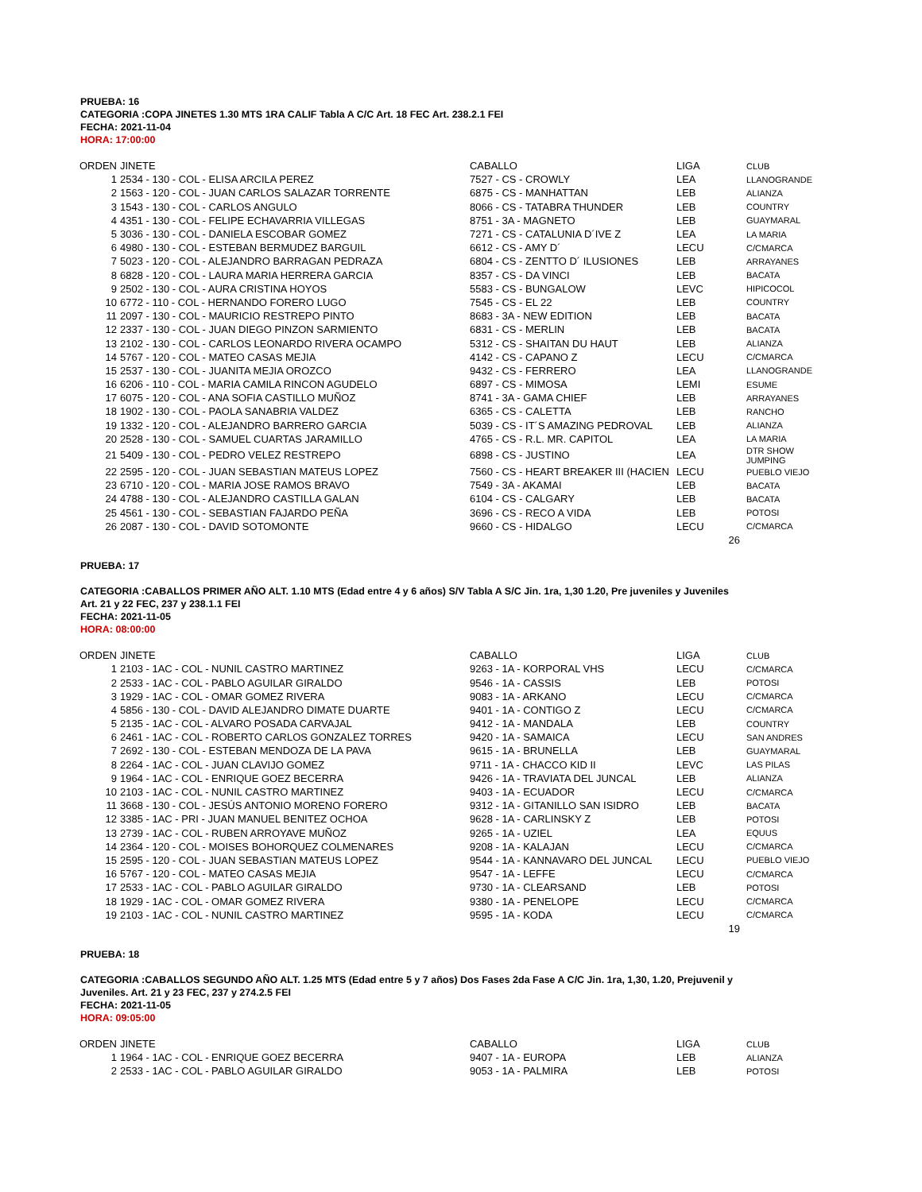PRUEBA: 16
CATEGORIA :COPA JINETES 1.30 MTS 1RA CALIF Tabla A C/C Art. 18 FEC Art. 238.2.1 FEI
FECHA: 2021-11-04
HORA: 17:00:00
| ORDEN | JINETE | CABALLO | LIGA | CLUB |
| --- | --- | --- | --- | --- |
| 1 | 2534 - 130 - COL - ELISA ARCILA PEREZ | 7527 - CS - CROWLY | LEA | LLANOGRANDE |
| 2 | 1563 - 120 - COL - JUAN CARLOS SALAZAR TORRENTE | 6875 - CS - MANHATTAN | LEB | ALIANZA |
| 3 | 1543 - 130 - COL - CARLOS ANGULO | 8066 - CS - TATABRA THUNDER | LEB | COUNTRY |
| 4 | 4351 - 130 - COL - FELIPE ECHAVARRIA VILLEGAS | 8751 - 3A - MAGNETO | LEB | GUAYMARAL |
| 5 | 3036 - 130 - COL - DANIELA ESCOBAR GOMEZ | 7271 - CS - CATALUNIA D´IVE Z | LEA | LA MARIA |
| 6 | 4980 - 130 - COL - ESTEBAN BERMUDEZ BARGUIL | 6612 - CS - AMY D´ | LECU | C/CMARCA |
| 7 | 5023 - 120 - COL - ALEJANDRO BARRAGAN PEDRAZA | 6804 - CS - ZENTTO D´ ILUSIONES | LEB | ARRAYANES |
| 8 | 6828 - 120 - COL - LAURA MARIA HERRERA GARCIA | 8357 - CS - DA VINCI | LEB | BACATA |
| 9 | 2502 - 130 - COL - AURA CRISTINA HOYOS | 5583 - CS - BUNGALOW | LEVC | HIPICOCOL |
| 10 | 6772 - 110 - COL - HERNANDO FORERO LUGO | 7545 - CS - EL 22 | LEB | COUNTRY |
| 11 | 2097 - 130 - COL - MAURICIO RESTREPO PINTO | 8683 - 3A - NEW EDITION | LEB | BACATA |
| 12 | 2337 - 130 - COL - JUAN DIEGO PINZON SARMIENTO | 6831 - CS - MERLIN | LEB | BACATA |
| 13 | 2102 - 130 - COL - CARLOS LEONARDO RIVERA OCAMPO | 5312 - CS - SHAITAN DU HAUT | LEB | ALIANZA |
| 14 | 5767 - 120 - COL - MATEO CASAS MEJIA | 4142 - CS - CAPANO Z | LECU | C/CMARCA |
| 15 | 2537 - 130 - COL - JUANITA MEJIA OROZCO | 9432 - CS - FERRERO | LEA | LLANOGRANDE |
| 16 | 6206 - 110 - COL - MARIA CAMILA RINCON AGUDELO | 6897 - CS - MIMOSA | LEMI | ESUME |
| 17 | 6075 - 120 - COL - ANA SOFIA CASTILLO MUÑOZ | 8741 - 3A - GAMA CHIEF | LEB | ARRAYANES |
| 18 | 1902 - 130 - COL - PAOLA SANABRIA VALDEZ | 6365 - CS - CALETTA | LEB | RANCHO |
| 19 | 1332 - 120 - COL - ALEJANDRO BARRERO GARCIA | 5039 - CS - IT´S AMAZING PEDROVAL | LEB | ALIANZA |
| 20 | 2528 - 130 - COL - SAMUEL CUARTAS JARAMILLO | 4765 - CS - R.L. MR. CAPITOL | LEA | LA MARIA |
| 21 | 5409 - 130 - COL - PEDRO VELEZ RESTREPO | 6898 - CS - JUSTINO | LEA | DTR SHOW JUMPING |
| 22 | 2595 - 120 - COL - JUAN SEBASTIAN MATEUS LOPEZ | 7560 - CS - HEART BREAKER III (HACIEN | LECU | PUEBLO VIEJO |
| 23 | 6710 - 120 - COL - MARIA JOSE RAMOS BRAVO | 7549 - 3A - AKAMAI | LEB | BACATA |
| 24 | 4788 - 130 - COL - ALEJANDRO CASTILLA GALAN | 6104 - CS - CALGARY | LEB | BACATA |
| 25 | 4561 - 130 - COL - SEBASTIAN FAJARDO PEÑA | 3696 - CS - RECO A VIDA | LEB | POTOSI |
| 26 | 2087 - 130 - COL - DAVID SOTOMONTE | 9660 - CS - HIDALGO | LECU | C/CMARCA |
| | | | 26 | |
PRUEBA: 17
CATEGORIA :CABALLOS PRIMER AÑO ALT. 1.10 MTS (Edad entre 4 y 6 años) S/V Tabla A S/C Jin. 1ra, 1,30 1.20, Pre juveniles y Juveniles
Art. 21 y 22 FEC, 237 y 238.1.1 FEI
FECHA: 2021-11-05
HORA: 08:00:00
| ORDEN | JINETE | CABALLO | LIGA | CLUB |
| --- | --- | --- | --- | --- |
| 1 | 2103 - 1AC - COL - NUNIL CASTRO MARTINEZ | 9263 - 1A - KORPORAL VHS | LECU | C/CMARCA |
| 2 | 2533 - 1AC - COL - PABLO AGUILAR GIRALDO | 9546 - 1A - CASSIS | LEB | POTOSI |
| 3 | 1929 - 1AC - COL - OMAR GOMEZ RIVERA | 9083 - 1A - ARKANO | LECU | C/CMARCA |
| 4 | 5856 - 130 - COL - DAVID ALEJANDRO DIMATE DUARTE | 9401 - 1A - CONTIGO Z | LECU | C/CMARCA |
| 5 | 2135 - 1AC - COL - ALVARO POSADA CARVAJAL | 9412 - 1A - MANDALA | LEB | COUNTRY |
| 6 | 2461 - 1AC - COL - ROBERTO CARLOS GONZALEZ TORRES | 9420 - 1A - SAMAICA | LECU | SAN ANDRES |
| 7 | 2692 - 130 - COL - ESTEBAN MENDOZA DE LA PAVA | 9615 - 1A - BRUNELLA | LEB | GUAYMARAL |
| 8 | 2264 - 1AC - COL - JUAN CLAVIJO GOMEZ | 9711 - 1A - CHACCO KID II | LEVC | LAS PILAS |
| 9 | 1964 - 1AC - COL - ENRIQUE GOEZ BECERRA | 9426 - 1A - TRAVIATA DEL JUNCAL | LEB | ALIANZA |
| 10 | 2103 - 1AC - COL - NUNIL CASTRO MARTINEZ | 9403 - 1A - ECUADOR | LECU | C/CMARCA |
| 11 | 3668 - 130 - COL - JESÚS ANTONIO MORENO FORERO | 9312 - 1A - GITANILLO SAN ISIDRO | LEB | BACATA |
| 12 | 3385 - 1AC - PRI - JUAN MANUEL BENITEZ OCHOA | 9628 - 1A - CARLINSKY Z | LEB | POTOSI |
| 13 | 2739 - 1AC - COL - RUBEN ARROYAVE MUÑOZ | 9265 - 1A - UZIEL | LEA | EQUUS |
| 14 | 2364 - 120 - COL - MOISES BOHORQUEZ COLMENARES | 9208 - 1A - KALAJAN | LECU | C/CMARCA |
| 15 | 2595 - 120 - COL - JUAN SEBASTIAN MATEUS LOPEZ | 9544 - 1A - KANNAVARO DEL JUNCAL | LECU | PUEBLO VIEJO |
| 16 | 5767 - 120 - COL - MATEO CASAS MEJIA | 9547 - 1A - LEFFE | LECU | C/CMARCA |
| 17 | 2533 - 1AC - COL - PABLO AGUILAR GIRALDO | 9730 - 1A - CLEARSAND | LEB | POTOSI |
| 18 | 1929 - 1AC - COL - OMAR GOMEZ RIVERA | 9380 - 1A - PENELOPE | LECU | C/CMARCA |
| 19 | 2103 - 1AC - COL - NUNIL CASTRO MARTINEZ | 9595 - 1A - KODA | LECU | C/CMARCA |
| | | | 19 | |
PRUEBA: 18
CATEGORIA :CABALLOS SEGUNDO AÑO ALT. 1.25 MTS (Edad entre 5 y 7 años) Dos Fases 2da Fase A C/C Jin. 1ra, 1,30, 1.20, Prejuvenil y
Juveniles. Art. 21 y 23 FEC, 237 y 274.2.5 FEI
FECHA: 2021-11-05
HORA: 09:05:00
| ORDEN | JINETE | CABALLO | LIGA | CLUB |
| --- | --- | --- | --- | --- |
| 1 | 1964 - 1AC - COL - ENRIQUE GOEZ BECERRA | 9407 - 1A - EUROPA | LEB | ALIANZA |
| 2 | 2533 - 1AC - COL - PABLO AGUILAR GIRALDO | 9053 - 1A - PALMIRA | LEB | POTOSI |